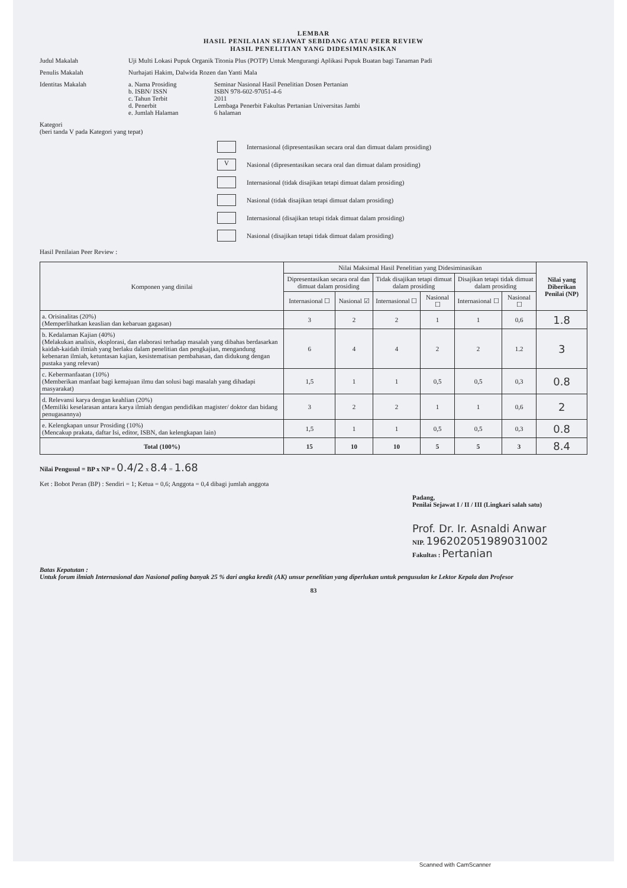LEMBAR
HASIL PENILAIAN SEJAWAT SEBIDANG ATAU PEER REVIEW
HASIL PENELITIAN YANG DIDESIMINASIKAN
Judul Makalah Uji Multi Lokasi Pupuk Organik Titonia Plus (POTP) Untuk Mengurangi Aplikasi Pupuk Buatan bagi Tanaman Padi
Penulis Makalah Nurhajati Hakim, Dalwida Rozen dan Yanti Mala
Identitas Makalah a. Nama Prosiding Seminar Nasional Hasil Penelitian Dosen Pertanian
b. ISBN/ ISSN ISBN 978-602-97051-4-6
c. Tahun Terbit 2011
d. Penerbit Lembaga Penerbit Fakultas Pertanian Universitas Jambi
e. Jumlah Halaman 6 halaman
Kategori
(beri tanda V pada Kategori yang tepat)
Internasional (dipresentasikan secara oral dan dimuat dalam prosiding)
V
Nasional (dipresentasikan secara oral dan dimuat dalam prosiding)
Internasional (tidak disajikan tetapi dimuat dalam prosiding)
Nasional (tidak disajikan tetapi dimuat dalam prosiding)
Internasional (disajikan tetapi tidak dimuat dalam prosiding)
Nasional (disajikan tetapi tidak dimuat dalam prosiding)
Hasil Penilaian Peer Review :
| Komponen yang dinilai | Nilai Maksimal Hasil Penelitian yang Didesiminasikan | | | | | | Nilai yang Diberikan Penilai (NP) |
| --- | --- | --- | --- | --- | --- | --- | --- |
| | Dipresentasikan secara oral dan dimuat dalam prosiding | | Tidak disajikan tetapi dimuat dalam prosiding | | Disajikan tetapi tidak dimuat dalam prosiding | | |
| | Internasional ☐ | Nasional ☑ | Internasional ☐ | Nasional ☐ | Internasional ☐ | Nasional ☐ | |
| a. Orisinalitas (20%) (Memperlihatkan keaslian dan kebaruan gagasan) | 3 | 2 | 2 | 1 | 1 | 0,6 | 1.8 |
| b. Kedalaman Kajian (40%) (Melakukan analisis, eksplorasi, dan elaborasi terhadap masalah yang dibahas berdasarkan kaidah-kaidah ilmiah yang berlaku dalam penelitian dan pengkajian, mengandung kebenaran ilmiah, ketuntasan kajian, kesistematisan pembahasan, dan didukung dengan pustaka yang relevan) | 6 | 4 | 4 | 2 | 2 | 1.2 | 3 |
| c. Kebermanfaatan (10%) (Memberikan manfaat bagi kemajuan ilmu dan solusi bagi masalah yang dihadapi masyarakat) | 1,5 | 1 | 1 | 0,5 | 0,5 | 0,3 | 0.8 |
| d. Relevansi karya dengan keahlian (20%) (Memiliki keselarasan antara karya ilmiah dengan pendidikan magister/ doktor dan bidang penugasannya) | 3 | 2 | 2 | 1 | 1 | 0,6 | 2 |
| e. Kelengkapan unsur Prosiding (10%) (Mencakup prakata, daftar Isi, editor, ISBN, dan kelengkapan lain) | 1,5 | 1 | 1 | 0,5 | 0,5 | 0,3 | 0.8 |
| Total (100%) | 15 | 10 | 10 | 5 | 5 | 3 | 8.4 |
Nilai Pengusul = BP x NP = 0.4/2 x 8.4 = 1.68
Ket : Bobot Peran (BP) : Sendiri = 1; Ketua = 0,6; Anggota = 0,4 dibagi jumlah anggota
Padang,
Penilai Sejawat I / II / III (Lingkari salah satu)
Prof. Dr. Ir. Asnaldi Anwar
NIP. 196202051989031002
Fakultas : Pertanian
Batas Kepatutan :
Untuk forum ilmiah Internasional dan Nasional paling banyak 25 % dari angka kredit (AK) unsur penelitian yang diperlukan untuk pengusulan ke Lektor Kepala dan Profesor
83
Scanned with CamScanner